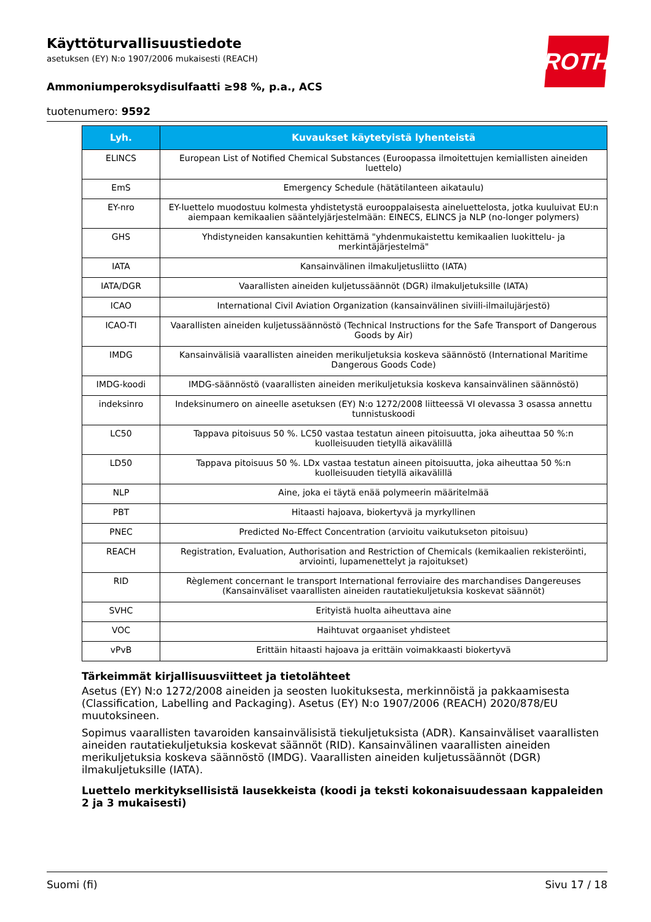ROTH
Käyttöturvallisuustiedote
asetuksen (EY) N:o 1907/2006 mukaisesti (REACH)
Ammoniumperoksydisulfaatti ≥98 %, p.a., ACS
tuotenumero: 9592
| Lyh. | Kuvaukset käytetyistä lyhenteistä |
| --- | --- |
| ELINCS | European List of Notified Chemical Substances (Euroopassa ilmoitettujen kemiallisten aineiden luettelo) |
| EmS | Emergency Schedule (hätätilanteen aikataulu) |
| EY-nro | EY-luettelo muodostuu kolmesta yhdistetystä eurooppalaisesta aineluettelosta, jotka kuuluivat EU:n aiempaan kemikaalien sääntelyjärjestelmään: EINECS, ELINCS ja NLP (no-longer polymers) |
| GHS | Yhdistyneiden kansakuntien kehittämä "yhdenmukaistettu kemikaalien luokittelu- ja merkintäjärjestelmä" |
| IATA | Kansainvälinen ilmakuljetusliitto (IATA) |
| IATA/DGR | Vaarallisten aineiden kuljetussäännöt (DGR) ilmakuljetuksille (IATA) |
| ICAO | International Civil Aviation Organization (kansainvälinen siviili-ilmailujärjestö) |
| ICAO-TI | Vaarallisten aineiden kuljetussäännöstö (Technical Instructions for the Safe Transport of Dangerous Goods by Air) |
| IMDG | Kansainvälisiä vaarallisten aineiden merikuljetuksia koskeva säännöstö (International Maritime Dangerous Goods Code) |
| IMDG-koodi | IMDG-säännöstö (vaarallisten aineiden merikuljetuksia koskeva kansainvälinen säännöstö) |
| indeksinro | Indeksinumero on aineelle asetuksen (EY) N:o 1272/2008 liitteessä VI olevassa 3 osassa annettu tunnistuskoodi |
| LC50 | Tappava pitoisuus 50 %. LC50 vastaa testatun aineen pitoisuutta, joka aiheuttaa 50 %:n kuolleisuuden tietyllä aikavälillä |
| LD50 | Tappava pitoisuus 50 %. LDx vastaa testatun aineen pitoisuutta, joka aiheuttaa 50 %:n kuolleisuuden tietyllä aikavälillä |
| NLP | Aine, joka ei täytä enää polymeerin määritelmää |
| PBT | Hitaasti hajoava, biokertyvä ja myrkyllinen |
| PNEC | Predicted No-Effect Concentration (arvioitu vaikutukseton pitoisuu) |
| REACH | Registration, Evaluation, Authorisation and Restriction of Chemicals (kemikaalien rekisteröinti, arviointi, lupamenettelyt ja rajoitukset) |
| RID | Règlement concernant le transport International ferroviaire des marchandises Dangereuses (Kansainväliset vaarallisten aineiden rautatiekuljetuksia koskevat säännöt) |
| SVHC | Erityistä huolta aiheuttava aine |
| VOC | Haihtuvat orgaaniset yhdisteet |
| vPvB | Erittäin hitaasti hajoava ja erittäin voimakkaasti biokertyvä |
Tärkeimmät kirjallisuusviitteet ja tietolähteet
Asetus (EY) N:o 1272/2008 aineiden ja seosten luokituksesta, merkinnöistä ja pakkaamisesta (Classification, Labelling and Packaging). Asetus (EY) N:o 1907/2006 (REACH) 2020/878/EU muutoksineen.
Sopimus vaarallisten tavaroiden kansainvälisistä tiekuljetuksista (ADR). Kansainväliset vaarallisten aineiden rautatiekuljetuksia koskevat säännöt (RID). Kansainvälinen vaarallisten aineiden merikuljetuksia koskeva säännöstö (IMDG). Vaarallisten aineiden kuljetussäännöt (DGR) ilmakuljetuksille (IATA).
Luettelo merkityksellisistä lausekkeista (koodi ja teksti kokonaisuudessaan kappaleiden 2 ja 3 mukaisesti)
Suomi (fi) Sivu 17 / 18